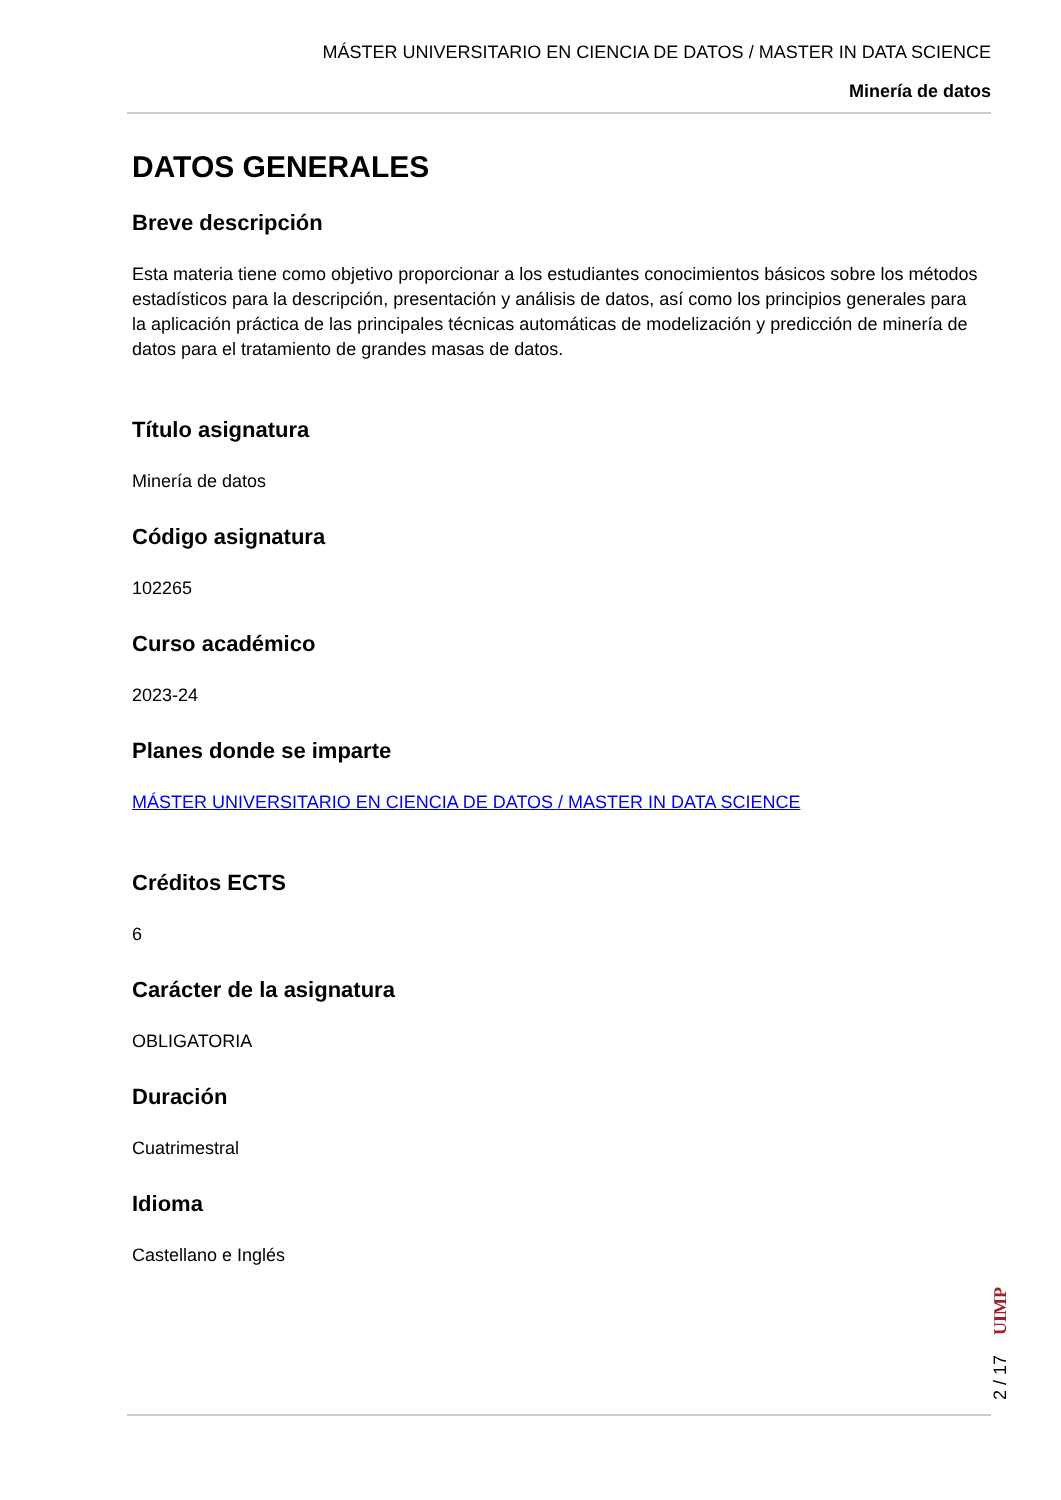MÁSTER UNIVERSITARIO EN CIENCIA DE DATOS / MASTER IN DATA SCIENCE
Minería de datos
DATOS GENERALES
Breve descripción
Esta materia tiene como objetivo proporcionar a los estudiantes conocimientos básicos sobre los métodos estadísticos para la descripción, presentación y análisis de datos, así como los principios generales para la aplicación práctica de las principales técnicas automáticas de modelización y predicción de minería de datos para el tratamiento de grandes masas de datos.
Título asignatura
Minería de datos
Código asignatura
102265
Curso académico
2023-24
Planes donde se imparte
MÁSTER UNIVERSITARIO EN CIENCIA DE DATOS / MASTER IN DATA SCIENCE
Créditos ECTS
6
Carácter de la asignatura
OBLIGATORIA
Duración
Cuatrimestral
Idioma
Castellano e Inglés
2 / 17 UIMP